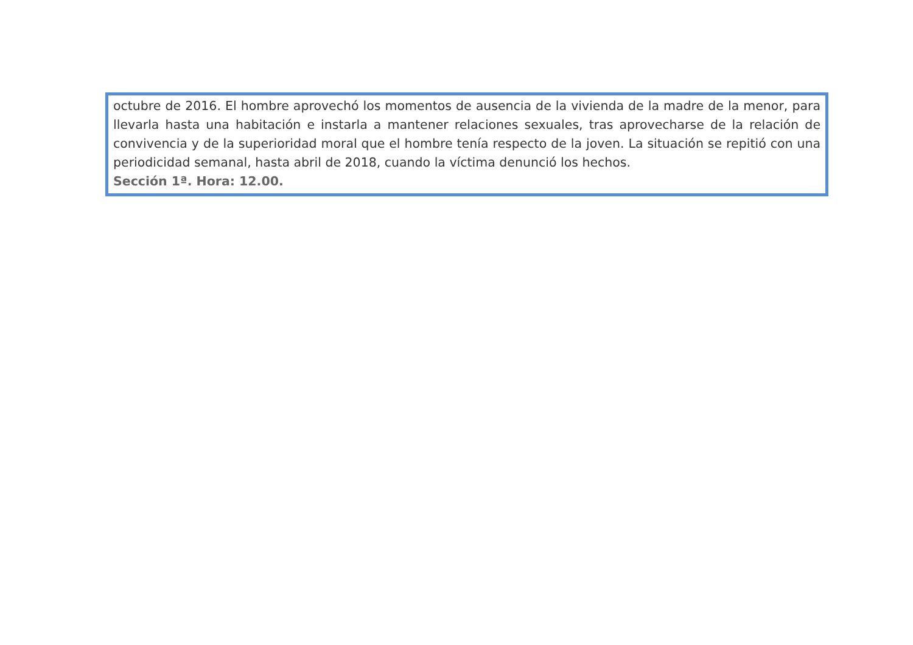octubre de 2016. El hombre aprovechó los momentos de ausencia de la vivienda de la madre de la menor, para llevarla hasta una habitación e instarla a mantener relaciones sexuales, tras aprovecharse de la relación de convivencia y de la superioridad moral que el hombre tenía respecto de la joven. La situación se repitió con una periodicidad semanal, hasta abril de 2018, cuando la víctima denunció los hechos.
Sección 1ª. Hora: 12.00.